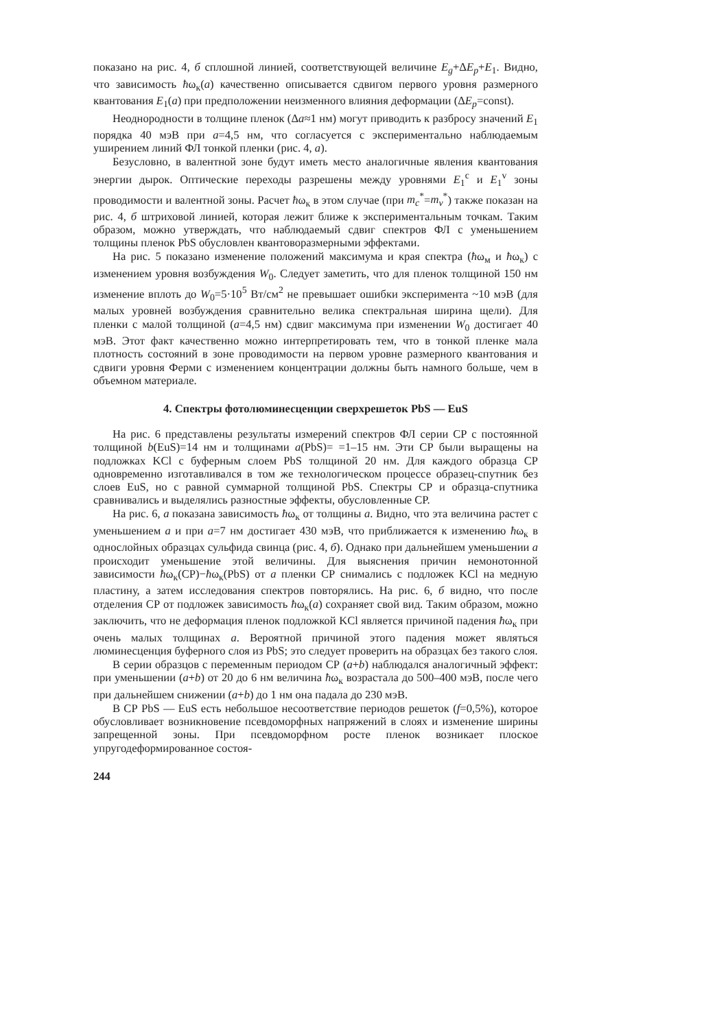показано на рис. 4, б сплошной линией, соответствующей величине E<sub>g</sub>+ΔE<sub>p</sub>+E<sub>1</sub>. Видно, что зависимость ħω<sub>к</sub>(a) качественно описывается сдвигом первого уровня размерного квантования E<sub>1</sub>(a) при предположении неизменного влияния деформации (ΔE<sub>p</sub>=const).
Неоднородности в толщине пленок (Δa≈1 нм) могут приводить к разбросу значений E<sub>1</sub> порядка 40 мэВ при a=4,5 нм, что согласуется с экспериментально наблюдаемым уширением линий ФЛ тонкой пленки (рис. 4, a).
Безусловно, в валентной зоне будут иметь место аналогичные явления квантования энергии дырок. Оптические переходы разрешены между уровнями E<sub>1</sub><sup>c</sup> и E<sub>1</sub><sup>v</sup> зоны проводимости и валентной зоны. Расчет ħω<sub>к</sub> в этом случае (при m<sub>c</sub><sup>*</sup>=m<sub>v</sub><sup>*</sup>) также показан на рис. 4, б штриховой линией, которая лежит ближе к экспериментальным точкам. Таким образом, можно утверждать, что наблюдаемый сдвиг спектров ФЛ с уменьшением толщины пленок PbS обусловлен квантоворазмерными эффектами.
На рис. 5 показано изменение положений максимума и края спектра (ħω<sub>м</sub> и ħω<sub>к</sub>) с изменением уровня возбуждения W<sub>0</sub>. Следует заметить, что для пленок толщиной 150 нм изменение вплоть до W<sub>0</sub>=5·10<sup>5</sup> Вт/см<sup>2</sup> не превышает ошибки эксперимента ~10 мэВ (для малых уровней возбуждения сравнительно велика спектральная ширина щели). Для пленки с малой толщиной (a=4,5 нм) сдвиг максимума при изменении W<sub>0</sub> достигает 40 мэВ. Этот факт качественно можно интерпретировать тем, что в тонкой пленке мала плотность состояний в зоне проводимости на первом уровне размерного квантования и сдвиги уровня Ферми с изменением концентрации должны быть намного больше, чем в объемном материале.
4. Спектры фотолюминесценции сверхрешеток PbS — EuS
На рис. 6 представлены результаты измерений спектров ФЛ серии СР с постоянной толщиной b(EuS)=14 нм и толщинами a(PbS)= =1–15 нм. Эти СР были выращены на подложках KCl с буферным слоем PbS толщиной 20 нм. Для каждого образца СР одновременно изготавливался в том же технологическом процессе образец-спутник без слоев EuS, но с равной суммарной толщиной PbS. Спектры СР и образца-спутника сравнивались и выделялись разностные эффекты, обусловленные СР.
На рис. 6, a показана зависимость ħω<sub>к</sub> от толщины a. Видно, что эта величина растет с уменьшением a и при a=7 нм достигает 430 мэВ, что приближается к изменению ħω<sub>к</sub> в однослойных образцах сульфида свинца (рис. 4, б). Однако при дальнейшем уменьшении a происходит уменьшение этой величины. Для выяснения причин немонотонной зависимости ħω<sub>к</sub>(СР)−ħω<sub>к</sub>(PbS) от a пленки СР снимались с подложек KCl на медную пластину, а затем исследования спектров повторялись. На рис. 6, б видно, что после отделения СР от подложек зависимость ħω<sub>к</sub>(a) сохраняет свой вид. Таким образом, можно заключить, что не деформация пленок подложкой KCl является причиной падения ħω<sub>к</sub> при очень малых толщинах a. Вероятной причиной этого падения может являться люминесценция буферного слоя из PbS; это следует проверить на образцах без такого слоя.
В серии образцов с переменным периодом СР (a+b) наблюдался аналогичный эффект: при уменьшении (a+b) от 20 до 6 нм величина ħω<sub>к</sub> возрастала до 500–400 мэВ, после чего при дальнейшем снижении (a+b) до 1 нм она падала до 230 мэВ.
В СР PbS — EuS есть небольшое несоответствие периодов решеток (f=0,5%), которое обусловливает возникновение псевдоморфных напряжений в слоях и изменение ширины запрещенной зоны. При псевдоморфном росте пленок возникает плоское упругодеформированное состоя-
244